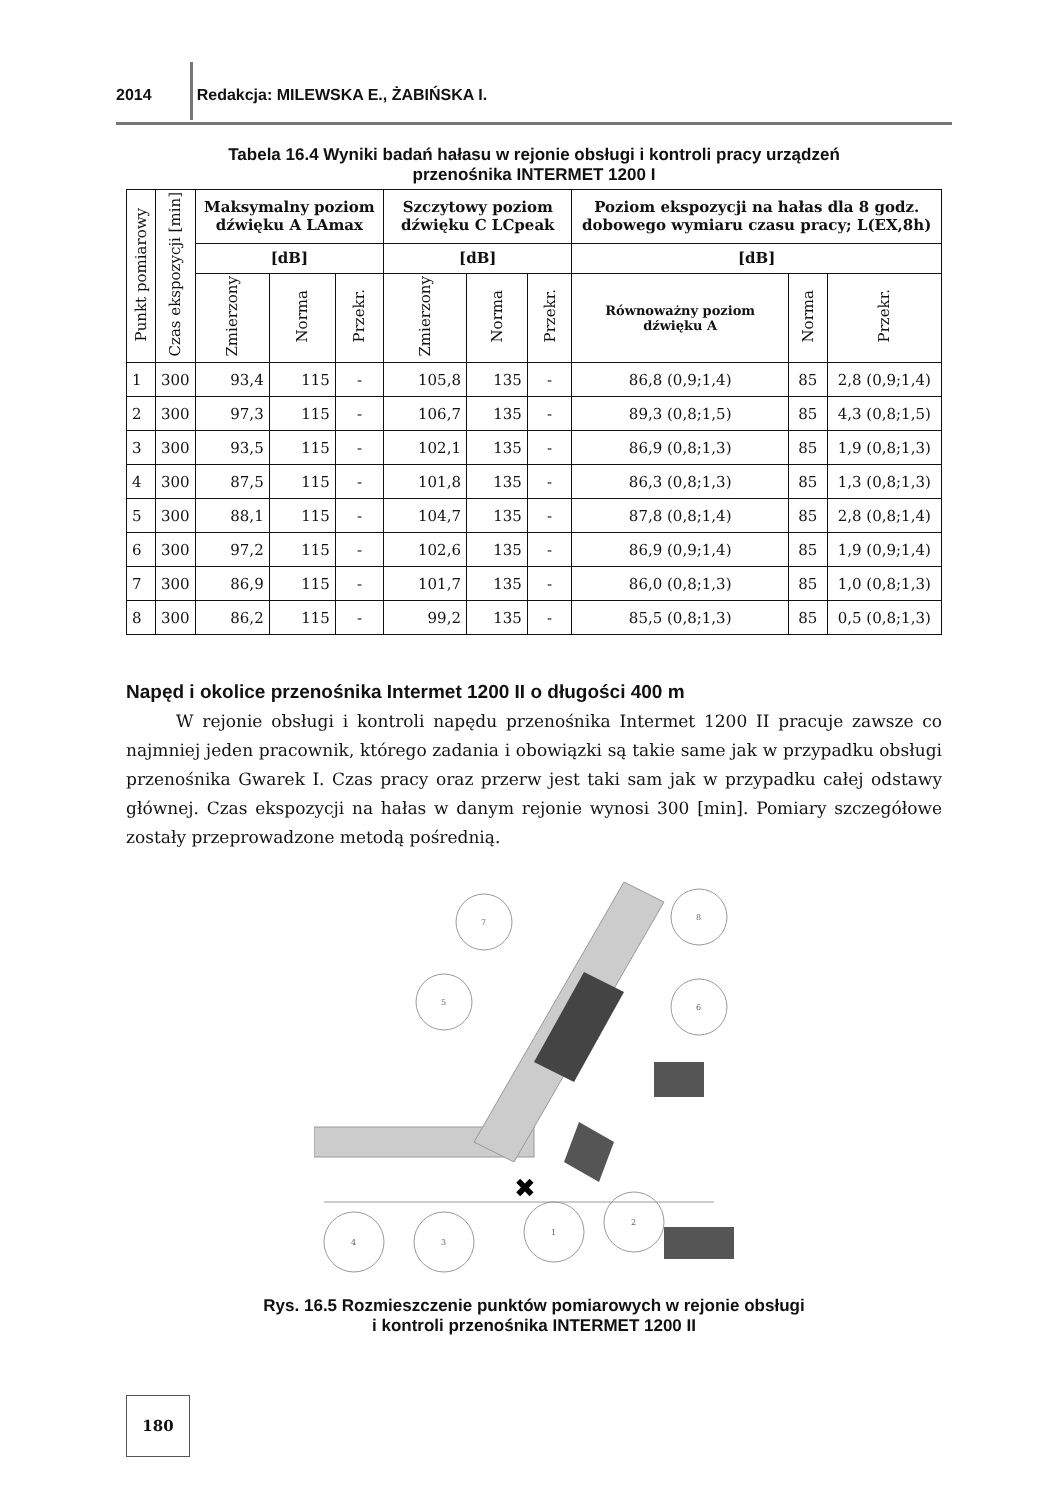2014 Redakcja: MILEWSKA E., ŻABIŃSKA I.
Tabela 16.4 Wyniki badań hałasu w rejonie obsługi i kontroli pracy urządzeń
przenośnika INTERMET 1200 I
| Punkt pomiarowy | Czas ekspozycji [min] | Maksymalny poziom dźwięku A LAmax | | | Szczytowy poziom dźwięku C LCpeak | | | Poziom ekspozycji na hałas dla 8 godz. dobowego wymiaru czasu pracy; L(EX,8h) | | |
| --- | --- | --- | --- | --- | --- | --- | --- | --- | --- | --- |
| | | [dB] | | | [dB] | | | [dB] | | |
| | | Zmierzony | Norma | Przekr. | Zmierzony | Norma | Przekr. | Równoważny poziom dźwięku A | Norma | Przekr. |
| 1 | 300 | 93,4 | 115 | - | 105,8 | 135 | - | 86,8 (0,9;1,4) | 85 | 2,8 (0,9;1,4) |
| 2 | 300 | 97,3 | 115 | - | 106,7 | 135 | - | 89,3 (0,8;1,5) | 85 | 4,3 (0,8;1,5) |
| 3 | 300 | 93,5 | 115 | - | 102,1 | 135 | - | 86,9 (0,8;1,3) | 85 | 1,9 (0,8;1,3) |
| 4 | 300 | 87,5 | 115 | - | 101,8 | 135 | - | 86,3 (0,8;1,3) | 85 | 1,3 (0,8;1,3) |
| 5 | 300 | 88,1 | 115 | - | 104,7 | 135 | - | 87,8 (0,8;1,4) | 85 | 2,8 (0,8;1,4) |
| 6 | 300 | 97,2 | 115 | - | 102,6 | 135 | - | 86,9 (0,9;1,4) | 85 | 1,9 (0,9;1,4) |
| 7 | 300 | 86,9 | 115 | - | 101,7 | 135 | - | 86,0 (0,8;1,3) | 85 | 1,0 (0,8;1,3) |
| 8 | 300 | 86,2 | 115 | - | 99,2 | 135 | - | 85,5 (0,8;1,3) | 85 | 0,5 (0,8;1,3) |
Napęd i okolice przenośnika Intermet 1200 II o długości 400 m
W rejonie obsługi i kontroli napędu przenośnika Intermet 1200 II pracuje zawsze co najmniej jeden pracownik, którego zadania i obowiązki są takie same jak w przypadku obsługi przenośnika Gwarek I. Czas pracy oraz przerw jest taki sam jak w przypadku całej odstawy głównej. Czas ekspozycji na hałas w danym rejonie wynosi 300 [min]. Pomiary szczegółowe zostały przeprowadzone metodą pośrednią.
✖
7
8
5
6
4
3
1
2
Rys. 16.5 Rozmieszczenie punktów pomiarowych w rejonie obsługi
i kontroli przenośnika INTERMET 1200 II
180